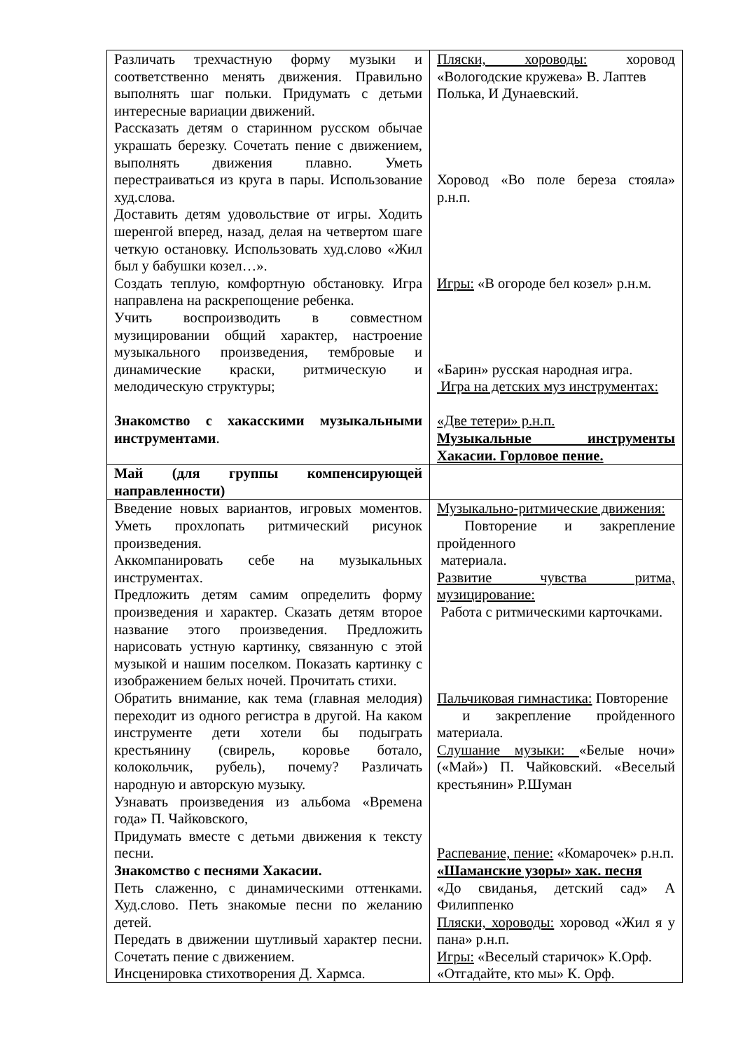| Различать трехчастную форму музыки и соответственно менять движения. Правильно выполнять шаг польки. Придумать с детьми интересные вариации движений. Рассказать детям о старинном русском обычае украшать березку. Сочетать пение с движением, выполнять движения плавно. Уметь перестраиваться из круга в пары. Использование худ.слова. Доставить детям удовольствие от игры. Ходить шеренгой вперед, назад, делая на четвертом шаге четкую остановку. Использовать худ.слово «Жил был у бабушки козел…». Создать теплую, комфортную обстановку. Игра направлена на раскрепощение ребенка. Учить воспроизводить в совместном музицировании общий характер, настроение музыкального произведения, тембровые и динамические краски, ритмическую и мелодическую структуры; Знакомство с хакасскими музыкальными инструментами . | Пляски, хороводы: хоровод «Вологодские кружева» В. Лаптев Полька, И Дунаевский. Хоровод «Во поле береза стояла» р.н.п. Игры: «В огороде бел козел» р.н.м. «Барин» русская народная игра. Игра на детских муз инструментах: «Две тетери» р.н.п. Музыкальные инструменты Хакасии. Горловое пение. |
| Май (для группы компенсирующей направленности) | |
| Введение новых вариантов, игровых моментов. Уметь прохлопать ритмический рисунок произведения. Аккомпанировать себе на музыкальных инструментах. Предложить детям самим определить форму произведения и характер. Сказать детям второе название этого произведения. Предложить нарисовать устную картинку, связанную с этой музыкой и нашим поселком. Показать картинку с изображением белых ночей. Прочитать стихи. Обратить внимание, как тема (главная мелодия) переходит из одного регистра в другой. На каком инструменте дети хотели бы подыграть крестьянину (свирель, коровье ботало, колокольчик, рубель), почему? Различать народную и авторскую музыку. Узнавать произведения из альбома «Времена года» П. Чайковского, Придумать вместе с детьми движения к тексту песни. Знакомство с песнями Хакасии. Петь слаженно, с динамическими оттенками. Худ.слово. Петь знакомые песни по желанию детей. Передать в движении шутливый характер песни. Сочетать пение с движением. Инсценировка стихотворения Д. Хармса. | Музыкально-ритмические движения: Повторение и закрепление пройденного материала. Развитие чувства ритма, музицирование: Работа с ритмическими карточками. Пальчиковая гимнастика: Повторение и закрепление пройденного материала. Слушание музыки: «Белые ночи» («Май») П. Чайковский. «Веселый крестьянин» Р.Шуман Распевание, пение: «Комарочек» р.н.п. «Шаманские узоры» хак. песня «До свиданья, детский сад» А Филиппенко Пляски, хороводы: хоровод «Жил я у пана» р.н.п. Игры: «Веселый старичок» К.Орф. «Отгадайте, кто мы» К. Орф. |